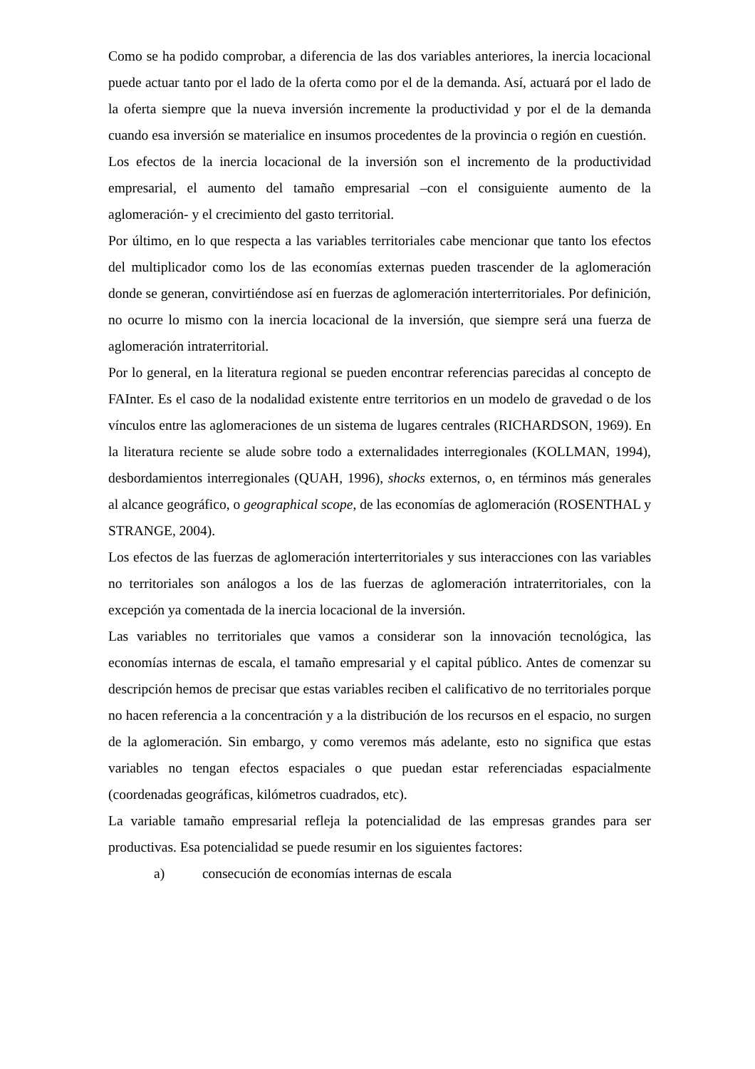Como se ha podido comprobar, a diferencia de las dos variables anteriores, la inercia locacional puede actuar tanto por el lado de la oferta como por el de la demanda. Así, actuará por el lado de la oferta siempre que la nueva inversión incremente la productividad y por el de la demanda cuando esa inversión se materialice en insumos procedentes de la provincia o región en cuestión.
Los efectos de la inercia locacional de la inversión son el incremento de la productividad empresarial, el aumento del tamaño empresarial –con el consiguiente aumento de la aglomeración- y el crecimiento del gasto territorial.
Por último, en lo que respecta a las variables territoriales cabe mencionar que tanto los efectos del multiplicador como los de las economías externas pueden trascender de la aglomeración donde se generan, convirtiéndose así en fuerzas de aglomeración interterritoriales. Por definición, no ocurre lo mismo con la inercia locacional de la inversión, que siempre será una fuerza de aglomeración intraterritorial.
Por lo general, en la literatura regional se pueden encontrar referencias parecidas al concepto de FAInter. Es el caso de la nodalidad existente entre territorios en un modelo de gravedad o de los vínculos entre las aglomeraciones de un sistema de lugares centrales (RICHARDSON, 1969). En la literatura reciente se alude sobre todo a externalidades interregionales (KOLLMAN, 1994), desbordamientos interregionales (QUAH, 1996), shocks externos, o, en términos más generales al alcance geográfico, o geographical scope, de las economías de aglomeración (ROSENTHAL y STRANGE, 2004).
Los efectos de las fuerzas de aglomeración interterritoriales y sus interacciones con las variables no territoriales son análogos a los de las fuerzas de aglomeración intraterritoriales, con la excepción ya comentada de la inercia locacional de la inversión.
Las variables no territoriales que vamos a considerar son la innovación tecnológica, las economías internas de escala, el tamaño empresarial y el capital público. Antes de comenzar su descripción hemos de precisar que estas variables reciben el calificativo de no territoriales porque no hacen referencia a la concentración y a la distribución de los recursos en el espacio, no surgen de la aglomeración. Sin embargo, y como veremos más adelante, esto no significa que estas variables no tengan efectos espaciales o que puedan estar referenciadas espacialmente (coordenadas geográficas, kilómetros cuadrados, etc).
La variable tamaño empresarial refleja la potencialidad de las empresas grandes para ser productivas. Esa potencialidad se puede resumir en los siguientes factores:
a) consecución de economías internas de escala